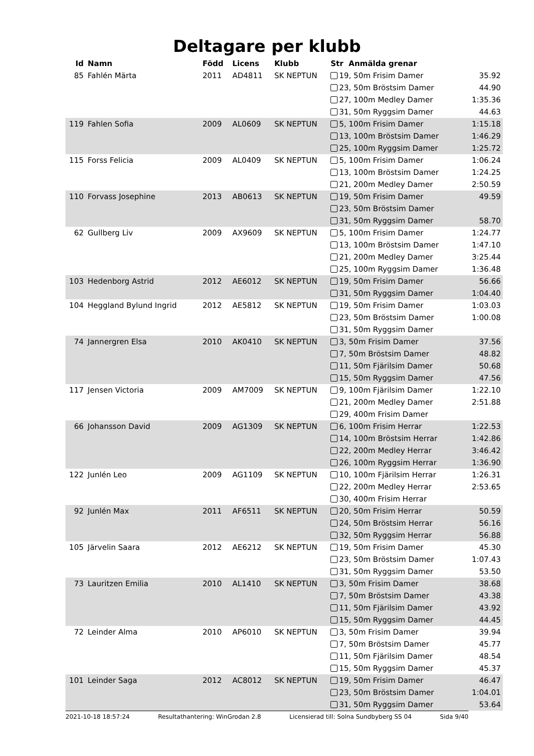Deltagare per klubb
| Id | Namn | Född | Licens | Klubb | Str Anmälda grenar | |
| --- | --- | --- | --- | --- | --- | --- |
| 85 | Fahlén Märta | 2011 | AD4811 | SK NEPTUN | 19, 50m Frisim Damer | 35.92 |
| | | | | | 23, 50m Bröstsim Damer | 44.90 |
| | | | | | 27, 100m Medley Damer | 1:35.36 |
| | | | | | 31, 50m Ryggsim Damer | 44.63 |
| 119 | Fahlen Sofia | 2009 | AL0609 | SK NEPTUN | 5, 100m Frisim Damer | 1:15.18 |
| | | | | | 13, 100m Bröstsim Damer | 1:46.29 |
| | | | | | 25, 100m Ryggsim Damer | 1:25.72 |
| 115 | Forss Felicia | 2009 | AL0409 | SK NEPTUN | 5, 100m Frisim Damer | 1:06.24 |
| | | | | | 13, 100m Bröstsim Damer | 1:24.25 |
| | | | | | 21, 200m Medley Damer | 2:50.59 |
| 110 | Forvass Josephine | 2013 | AB0613 | SK NEPTUN | 19, 50m Frisim Damer | 49.59 |
| | | | | | 23, 50m Bröstsim Damer | |
| | | | | | 31, 50m Ryggsim Damer | 58.70 |
| 62 | Gullberg Liv | 2009 | AX9609 | SK NEPTUN | 5, 100m Frisim Damer | 1:24.77 |
| | | | | | 13, 100m Bröstsim Damer | 1:47.10 |
| | | | | | 21, 200m Medley Damer | 3:25.44 |
| | | | | | 25, 100m Ryggsim Damer | 1:36.48 |
| 103 | Hedenborg Astrid | 2012 | AE6012 | SK NEPTUN | 19, 50m Frisim Damer | 56.66 |
| | | | | | 31, 50m Ryggsim Damer | 1:04.40 |
| 104 | Heggland Bylund Ingrid | 2012 | AE5812 | SK NEPTUN | 19, 50m Frisim Damer | 1:03.03 |
| | | | | | 23, 50m Bröstsim Damer | 1:00.08 |
| | | | | | 31, 50m Ryggsim Damer | |
| 74 | Jannergren Elsa | 2010 | AK0410 | SK NEPTUN | 3, 50m Frisim Damer | 37.56 |
| | | | | | 7, 50m Bröstsim Damer | 48.82 |
| | | | | | 11, 50m Fjärilsim Damer | 50.68 |
| | | | | | 15, 50m Ryggsim Damer | 47.56 |
| 117 | Jensen Victoria | 2009 | AM7009 | SK NEPTUN | 9, 100m Fjärilsim Damer | 1:22.10 |
| | | | | | 21, 200m Medley Damer | 2:51.88 |
| | | | | | 29, 400m Frisim Damer | |
| 66 | Johansson David | 2009 | AG1309 | SK NEPTUN | 6, 100m Frisim Herrar | 1:22.53 |
| | | | | | 14, 100m Bröstsim Herrar | 1:42.86 |
| | | | | | 22, 200m Medley Herrar | 3:46.42 |
| | | | | | 26, 100m Ryggsim Herrar | 1:36.90 |
| 122 | Junlén Leo | 2009 | AG1109 | SK NEPTUN | 10, 100m Fjärilsim Herrar | 1:26.31 |
| | | | | | 22, 200m Medley Herrar | 2:53.65 |
| | | | | | 30, 400m Frisim Herrar | |
| 92 | Junlén Max | 2011 | AF6511 | SK NEPTUN | 20, 50m Frisim Herrar | 50.59 |
| | | | | | 24, 50m Bröstsim Herrar | 56.16 |
| | | | | | 32, 50m Ryggsim Herrar | 56.88 |
| 105 | Järvelin Saara | 2012 | AE6212 | SK NEPTUN | 19, 50m Frisim Damer | 45.30 |
| | | | | | 23, 50m Bröstsim Damer | 1:07.43 |
| | | | | | 31, 50m Ryggsim Damer | 53.50 |
| 73 | Lauritzen Emilia | 2010 | AL1410 | SK NEPTUN | 3, 50m Frisim Damer | 38.68 |
| | | | | | 7, 50m Bröstsim Damer | 43.38 |
| | | | | | 11, 50m Fjärilsim Damer | 43.92 |
| | | | | | 15, 50m Ryggsim Damer | 44.45 |
| 72 | Leinder Alma | 2010 | AP6010 | SK NEPTUN | 3, 50m Frisim Damer | 39.94 |
| | | | | | 7, 50m Bröstsim Damer | 45.77 |
| | | | | | 11, 50m Fjärilsim Damer | 48.54 |
| | | | | | 15, 50m Ryggsim Damer | 45.37 |
| 101 | Leinder Saga | 2012 | AC8012 | SK NEPTUN | 19, 50m Frisim Damer | 46.47 |
| | | | | | 23, 50m Bröstsim Damer | 1:04.01 |
| | | | | | 31, 50m Ryggsim Damer | 53.64 |
2021-10-18 18:57:24 Resultathantering: WinGrodan 2.8 Licensierad till: Solna Sundbyberg SS 04 Sida 9/40